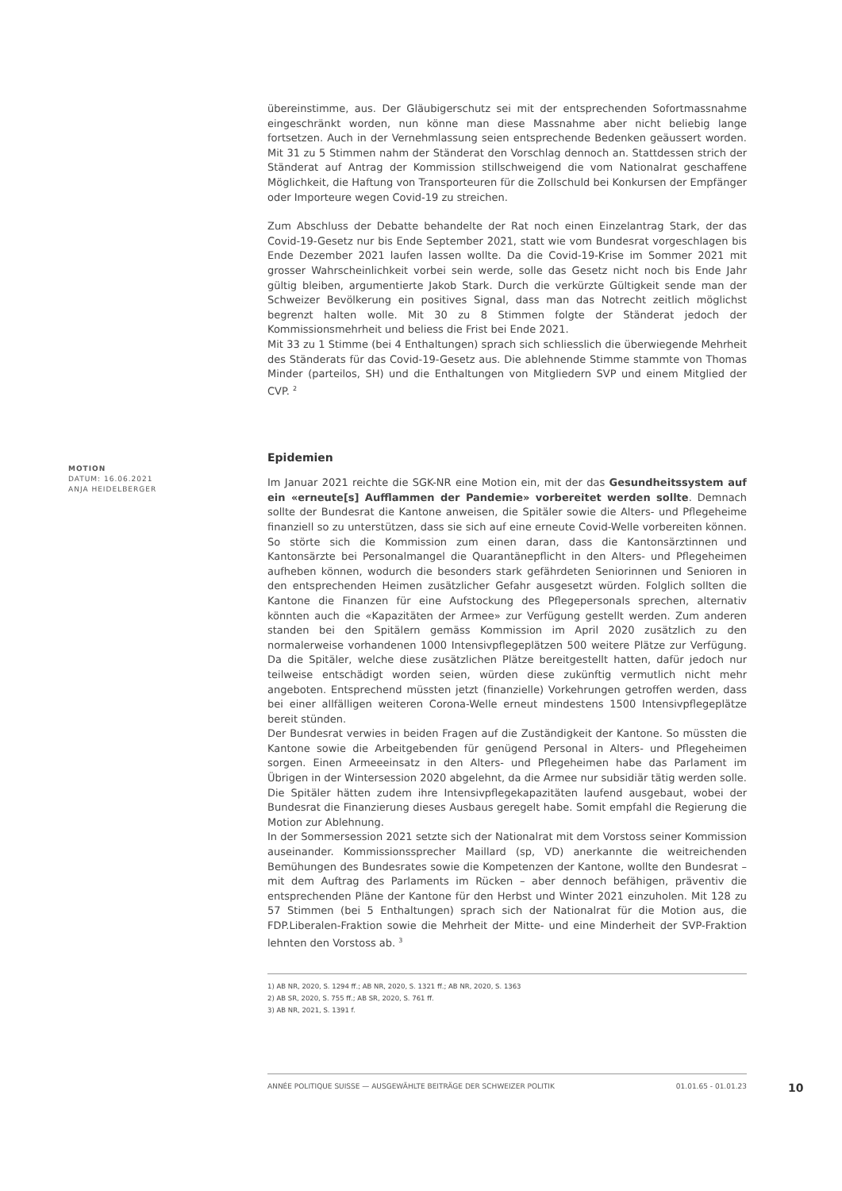MOTION
DATUM: 16.06.2021
ANJA HEIDELBERGER
übereinstimme, aus. Der Gläubigerschutz sei mit der entsprechenden Sofortmassnahme eingeschränkt worden, nun könne man diese Massnahme aber nicht beliebig lange fortsetzen. Auch in der Vernehmlassung seien entsprechende Bedenken geäussert worden. Mit 31 zu 5 Stimmen nahm der Ständerat den Vorschlag dennoch an. Stattdessen strich der Ständerat auf Antrag der Kommission stillschweigend die vom Nationalrat geschaffene Möglichkeit, die Haftung von Transporteuren für die Zollschuld bei Konkursen der Empfänger oder Importeure wegen Covid-19 zu streichen.
Zum Abschluss der Debatte behandelte der Rat noch einen Einzelantrag Stark, der das Covid-19-Gesetz nur bis Ende September 2021, statt wie vom Bundesrat vorgeschlagen bis Ende Dezember 2021 laufen lassen wollte. Da die Covid-19-Krise im Sommer 2021 mit grosser Wahrscheinlichkeit vorbei sein werde, solle das Gesetz nicht noch bis Ende Jahr gültig bleiben, argumentierte Jakob Stark. Durch die verkürzte Gültigkeit sende man der Schweizer Bevölkerung ein positives Signal, dass man das Notrecht zeitlich möglichst begrenzt halten wolle. Mit 30 zu 8 Stimmen folgte der Ständerat jedoch der Kommissionsmehrheit und beliess die Frist bei Ende 2021.
Mit 33 zu 1 Stimme (bei 4 Enthaltungen) sprach sich schliesslich die überwiegende Mehrheit des Ständerats für das Covid-19-Gesetz aus. Die ablehnende Stimme stammte von Thomas Minder (parteilos, SH) und die Enthaltungen von Mitgliedern SVP und einem Mitglied der CVP. <sup>2</sup>
Epidemien
Im Januar 2021 reichte die SGK-NR eine Motion ein, mit der das Gesundheitssystem auf ein «erneute[s] Aufflammen der Pandemie» vorbereitet werden sollte. Demnach sollte der Bundesrat die Kantone anweisen, die Spitäler sowie die Alters- und Pflegeheime finanziell so zu unterstützen, dass sie sich auf eine erneute Covid-Welle vorbereiten können. So störte sich die Kommission zum einen daran, dass die Kantonsärztinnen und Kantonsärzte bei Personalmangel die Quarantänepflicht in den Alters- und Pflegeheimen aufheben können, wodurch die besonders stark gefährdeten Seniorinnen und Senioren in den entsprechenden Heimen zusätzlicher Gefahr ausgesetzt würden. Folglich sollten die Kantone die Finanzen für eine Aufstockung des Pflegepersonals sprechen, alternativ könnten auch die «Kapazitäten der Armee» zur Verfügung gestellt werden. Zum anderen standen bei den Spitälern gemäss Kommission im April 2020 zusätzlich zu den normalerweise vorhandenen 1000 Intensivpflegeplätzen 500 weitere Plätze zur Verfügung. Da die Spitäler, welche diese zusätzlichen Plätze bereitgestellt hatten, dafür jedoch nur teilweise entschädigt worden seien, würden diese zukünftig vermutlich nicht mehr angeboten. Entsprechend müssten jetzt (finanzielle) Vorkehrungen getroffen werden, dass bei einer allfälligen weiteren Corona-Welle erneut mindestens 1500 Intensivpflegeplätze bereit stünden.
Der Bundesrat verwies in beiden Fragen auf die Zuständigkeit der Kantone. So müssten die Kantone sowie die Arbeitgebenden für genügend Personal in Alters- und Pflegeheimen sorgen. Einen Armeeeinsatz in den Alters- und Pflegeheimen habe das Parlament im Übrigen in der Wintersession 2020 abgelehnt, da die Armee nur subsidiär tätig werden solle. Die Spitäler hätten zudem ihre Intensivpflegekapazitäten laufend ausgebaut, wobei der Bundesrat die Finanzierung dieses Ausbaus geregelt habe. Somit empfahl die Regierung die Motion zur Ablehnung.
In der Sommersession 2021 setzte sich der Nationalrat mit dem Vorstoss seiner Kommission auseinander. Kommissionssprecher Maillard (sp, VD) anerkannte die weitreichenden Bemühungen des Bundesrates sowie die Kompetenzen der Kantone, wollte den Bundesrat – mit dem Auftrag des Parlaments im Rücken – aber dennoch befähigen, präventiv die entsprechenden Pläne der Kantone für den Herbst und Winter 2021 einzuholen. Mit 128 zu 57 Stimmen (bei 5 Enthaltungen) sprach sich der Nationalrat für die Motion aus, die FDP.Liberalen-Fraktion sowie die Mehrheit der Mitte- und eine Minderheit der SVP-Fraktion lehnten den Vorstoss ab. <sup>3</sup>
1) AB NR, 2020, S. 1294 ff.; AB NR, 2020, S. 1321 ff.; AB NR, 2020, S. 1363
2) AB SR, 2020, S. 755 ff.; AB SR, 2020, S. 761 ff.
3) AB NR, 2021, S. 1391 f.
ANNÉE POLITIQUE SUISSE — AUSGEWÄHLTE BEITRÄGE DER SCHWEIZER POLITIK 01.01.65 - 01.01.23
10